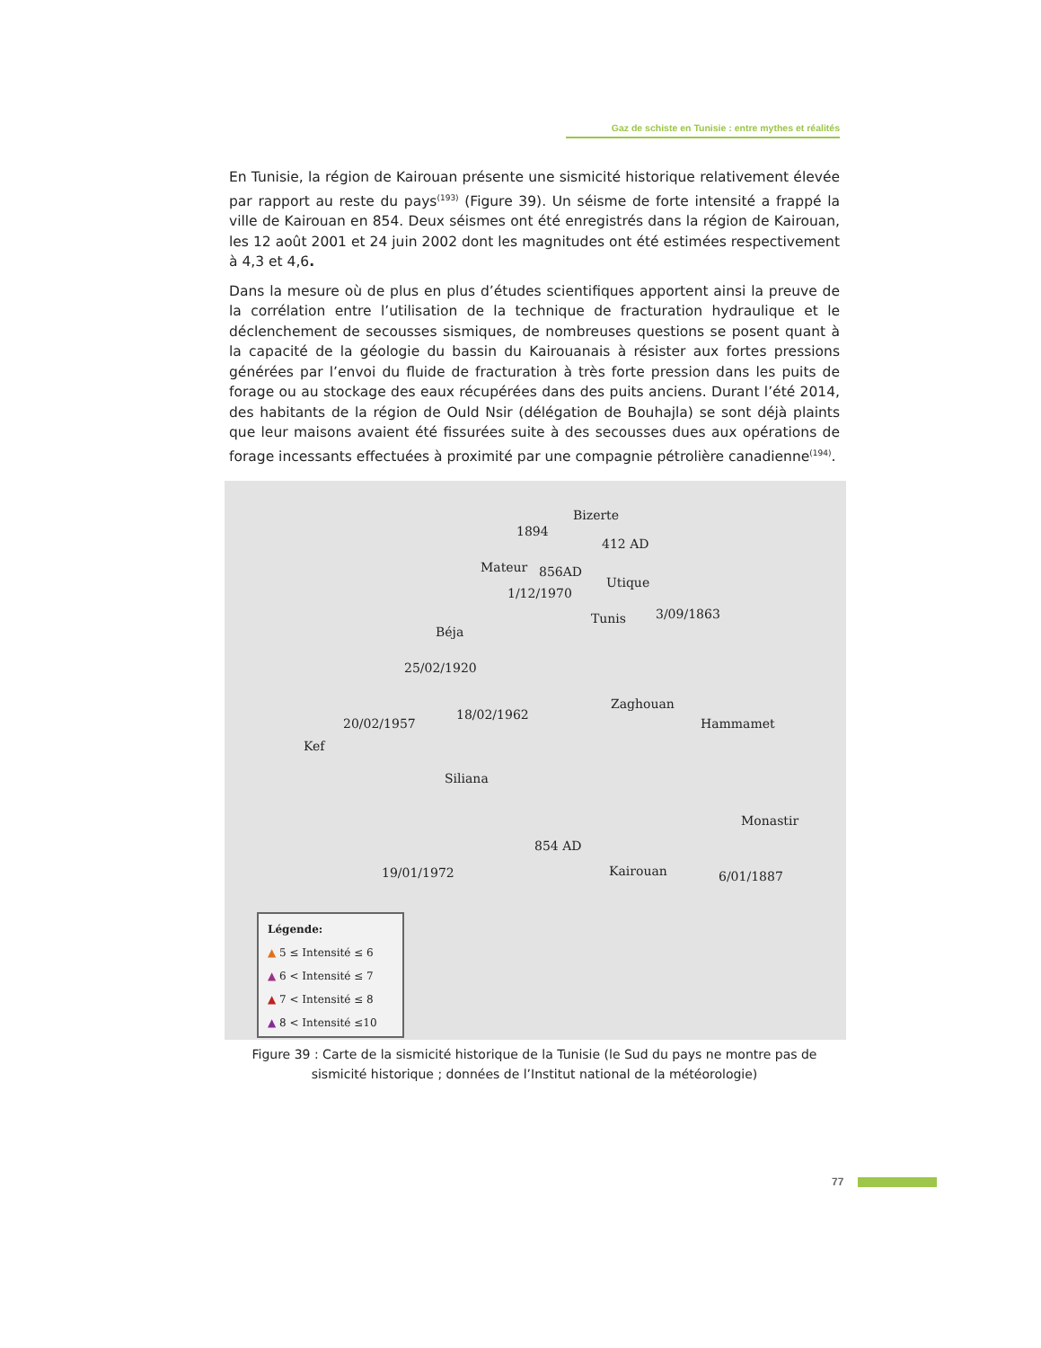Gaz de schiste en Tunisie : entre mythes et réalités
En Tunisie, la région de Kairouan présente une sismicité historique relativement élevée par rapport au reste du pays<sup>(193)</sup> (Figure 39). Un séisme de forte intensité a frappé la ville de Kairouan en 854. Deux séismes ont été enregistrés dans la région de Kairouan, les 12 août 2001 et 24 juin 2002 dont les magnitudes ont été estimées respectivement à 4,3 et 4,6.
Dans la mesure où de plus en plus d’études scientifiques apportent ainsi la preuve de la corrélation entre l’utilisation de la technique de fracturation hydraulique et le déclenchement de secousses sismiques, de nombreuses questions se posent quant à la capacité de la géologie du bassin du Kairouanais à résister aux fortes pressions générées par l’envoi du fluide de fracturation à très forte pression dans les puits de forage ou au stockage des eaux récupérées dans des puits anciens. Durant l’été 2014, des habitants de la région de Ould Nsir (délégation de Bouhajla) se sont déjà plaints que leur maisons avaient été fissurées suite à des secousses dues aux opérations de forage incessants effectuées à proximité par une compagnie pétrolière canadienne<sup>(194)</sup>.
Bizerte
1894
412 AD
Mateur 856AD
Utique
1/12/1970
Tunis 3/09/1863
Béja
25/02/1920
Zaghouan
18/02/1962
20/02/1957 Hammamet
Kef
Siliana
Monastir
854 AD
19/01/1972 Kairouan 6/01/1887
Légende:
▲ 5 ≤ Intensité ≤ 6
▲ 6 < Intensité ≤ 7
▲ 7 < Intensité ≤ 8
▲ 8 < Intensité ≤10
Figure 39 : Carte de la sismicité historique de la Tunisie (le Sud du pays ne montre pas de sismicité historique ; données de l’Institut national de la météorologie)
77